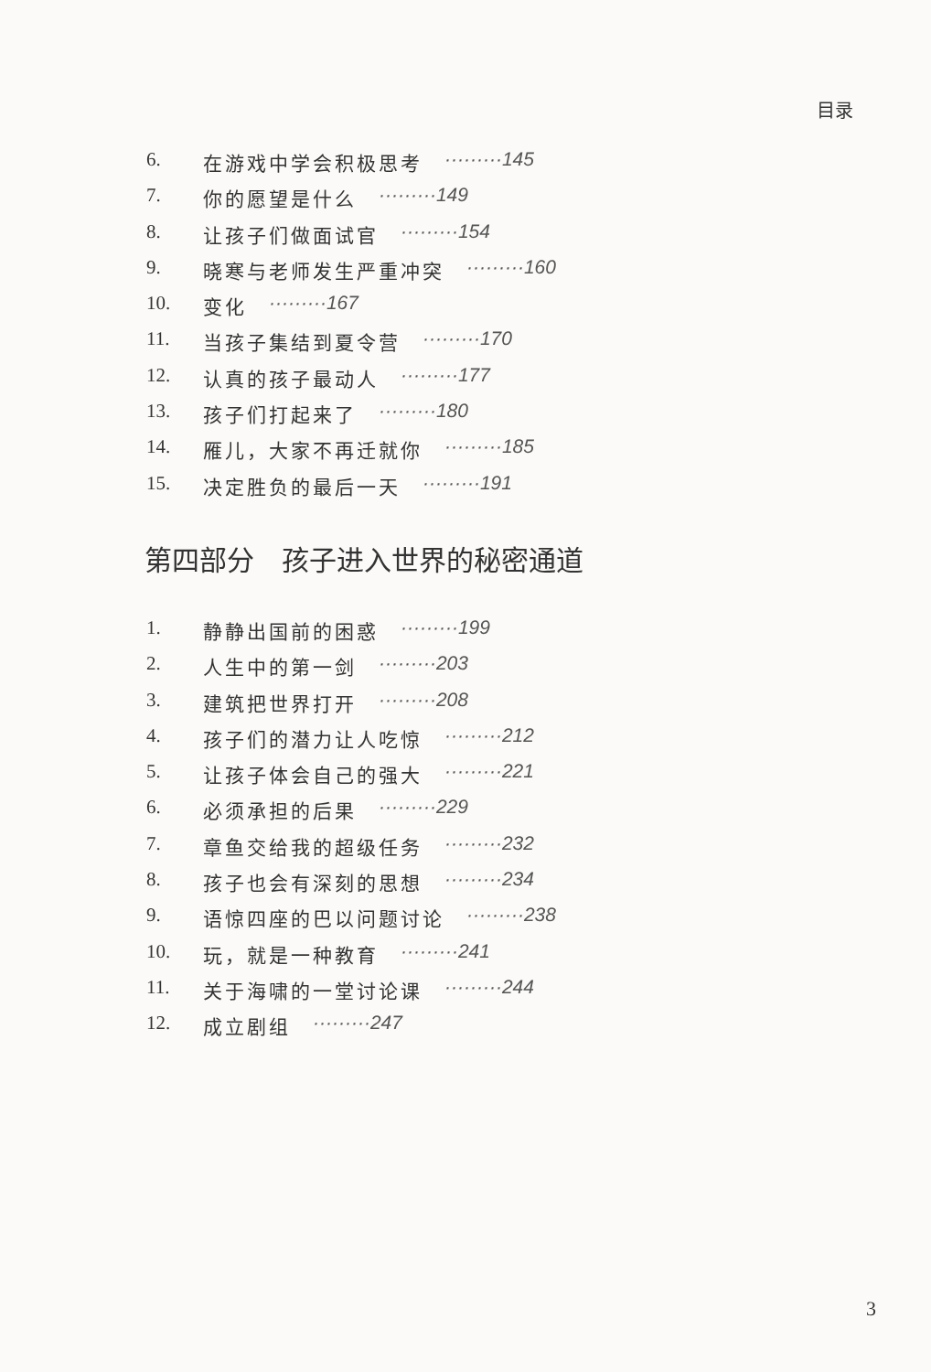目录
6. 在游戏中学会积极思考 ·········145
7. 你的愿望是什么 ·········149
8. 让孩子们做面试官 ·········154
9. 晓寒与老师发生严重冲突 ·········160
10. 变化 ·········167
11. 当孩子集结到夏令营 ·········170
12. 认真的孩子最动人 ·········177
13. 孩子们打起来了 ·········180
14. 雁儿，大家不再迁就你 ·········185
15. 决定胜负的最后一天 ·········191
第四部分　孩子进入世界的秘密通道
1. 静静出国前的困惑 ·········199
2. 人生中的第一剑 ·········203
3. 建筑把世界打开 ·········208
4. 孩子们的潜力让人吃惊 ·········212
5. 让孩子体会自己的强大 ·········221
6. 必须承担的后果 ·········229
7. 章鱼交给我的超级任务 ·········232
8. 孩子也会有深刻的思想 ·········234
9. 语惊四座的巴以问题讨论 ·········238
10. 玩，就是一种教育 ·········241
11. 关于海啸的一堂讨论课 ·········244
12. 成立剧组 ·········247
3